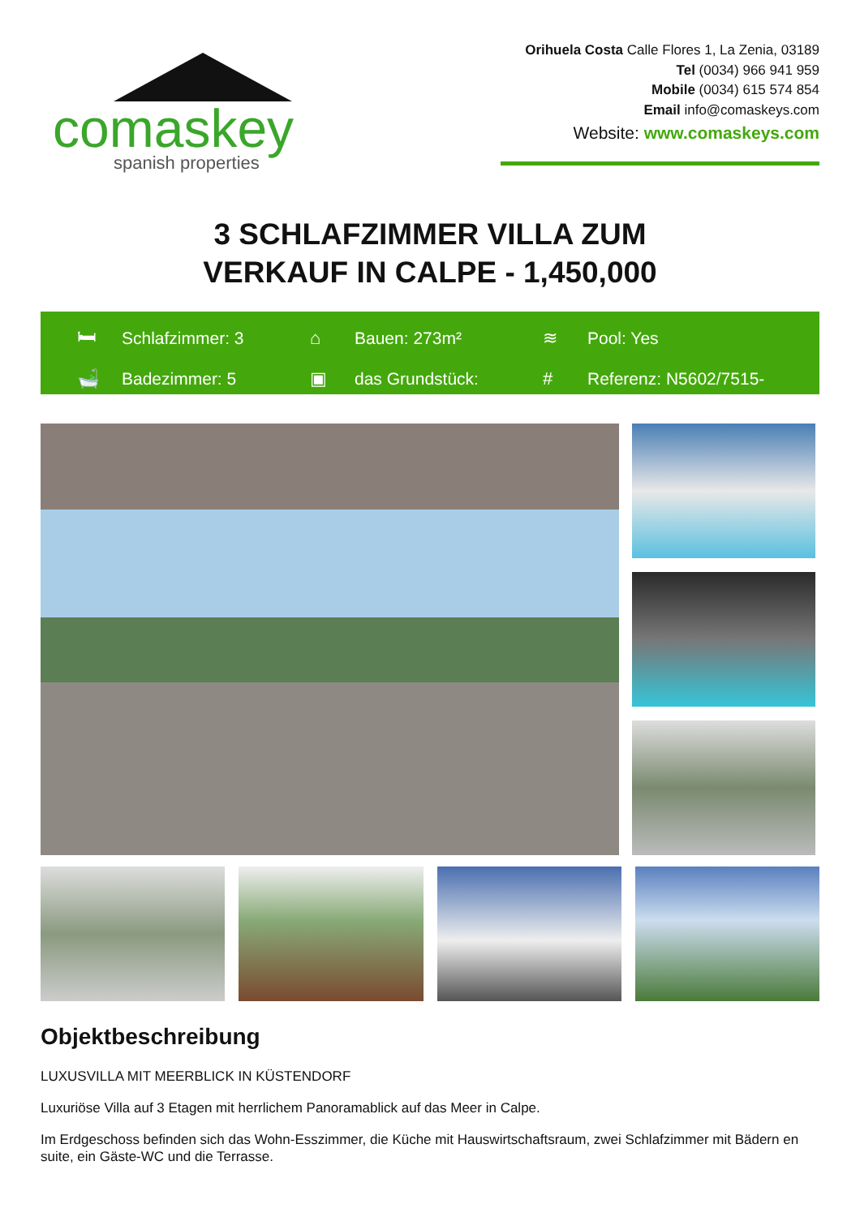comaskey
spanish properties
Orihuela Costa Calle Flores 1, La Zenia, 03189
Tel (0034) 966 941 959
Mobile (0034) 615 574 854
Email info@comaskeys.com
Website: www.comaskeys.com
3 SCHLAFZIMMER VILLA ZUM
VERKAUF IN CALPE - 1,450,000
🛏 Schlafzimmer: 3
⌂ Bauen: 273m²
≋ Pool: Yes
🛁 Badezimmer: 5
▣ das Grundstück:
# Referenz: N5602/7515-
Objektbeschreibung
LUXUSVILLA MIT MEERBLICK IN KÜSTENDORF
Luxuriöse Villa auf 3 Etagen mit herrlichem Panoramablick auf das Meer in Calpe.
Im Erdgeschoss befinden sich das Wohn-Esszimmer, die Küche mit Hauswirtschaftsraum, zwei Schlafzimmer mit Bädern en suite, ein Gäste-WC und die Terrasse.